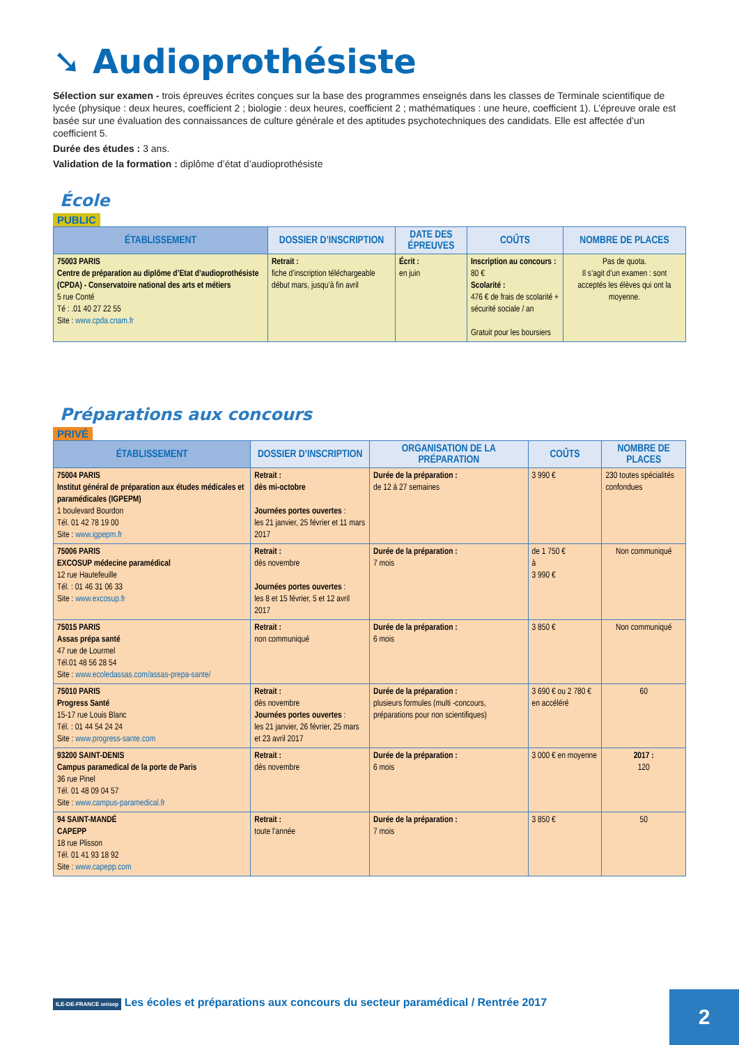➘ Audioprothésiste
Sélection sur examen - trois épreuves écrites conçues sur la base des programmes enseignés dans les classes de Terminale scientifique de lycée (physique : deux heures, coefficient 2 ; biologie : deux heures, coefficient 2 ; mathématiques : une heure, coefficient 1). L’épreuve orale est basée sur une évaluation des connaissances de culture générale et des aptitudes psychotechniques des candidats. Elle est affectée d’un coefficient 5.
Durée des études : 3 ans.
Validation de la formation : diplôme d’état d’audioprothésiste
École
PUBLIC
| ÉTABLISSEMENT | DOSSIER D’INSCRIPTION | DATE DES ÉPREUVES | COÛTS | NOMBRE DE PLACES |
| --- | --- | --- | --- | --- |
| 75003 PARIS Centre de préparation au diplôme d’Etat d’audioprothésiste (CPDA) - Conservatoire national des arts et métiers 5 rue Conté Té : .01 40 27 22 55 Site : www.cpda.cnam.fr | Retrait : fiche d’inscription téléchargeable début mars, jusqu’à fin avril | Écrit : en juin | Inscription au concours : 80 € Scolarité : 476 € de frais de scolarité + sécurité sociale / an Gratuit pour les boursiers | Pas de quota. Il s’agit d’un examen : sont acceptés les élèves qui ont la moyenne. |
Préparations aux concours
PRIVÉ
| ÉTABLISSEMENT | DOSSIER D’INSCRIPTION | ORGANISATION DE LA PRÉPARATION | COÛTS | NOMBRE DE PLACES |
| --- | --- | --- | --- | --- |
| 75004 PARIS Institut général de préparation aux études médicales et paramédicales (IGPEPM) 1 boulevard Bourdon Tél. 01 42 78 19 00 Site : www.igpepm.fr | Retrait : dès mi-octobre Journées portes ouvertes : les 21 janvier, 25 février et 11 mars 2017 | Durée de la préparation : de 12 à 27 semaines | 3 990 € | 230 toutes spécialités confondues |
| 75006 PARIS EXCOSUP médecine paramédical 12 rue Hautefeuille Tél. : 01 46 31 06 33 Site : www.excosup.fr | Retrait : dès novembre Journées portes ouvertes : les 8 et 15 février, 5 et 12 avril 2017 | Durée de la préparation : 7 mois | de 1 750 € à 3 990 € | Non communiqué |
| 75015 PARIS Assas prépa santé 47 rue de Lourmel Tél.01 48 56 28 54 Site : www.ecoledassas.com/assas-prepa-sante/ | Retrait : non communiqué | Durée de la préparation : 6 mois | 3 850 € | Non communiqué |
| 75010 PARIS Progress Santé 15-17 rue Louis Blanc Tél. : 01 44 54 24 24 Site : www.progress-sante.com | Retrait : dès novembre Journées portes ouvertes : les 21 janvier, 26 février, 25 mars et 23 avril 2017 | Durée de la préparation : plusieurs formules (multi -concours, préparations pour non scientifiques) | 3 690 € ou 2 780 € en accéléré | 60 |
| 93200 SAINT-DENIS Campus paramedical de la porte de Paris 36 rue Pinel Tél. 01 48 09 04 57 Site : www.campus-paramedical.fr | Retrait : dès novembre | Durée de la préparation : 6 mois | 3 000 € en moyenne | 2017 : 120 |
| 94 SAINT-MANDÉ CAPEPP 18 rue Plisson Tél. 01 41 93 18 92 Site : www.capepp.com | Retrait : toute l’année | Durée de la préparation : 7 mois | 3 850 € | 50 |
ILE-DE-FRANCE onisep Les écoles et préparations aux concours du secteur paramédical / Rentrée 2017
2